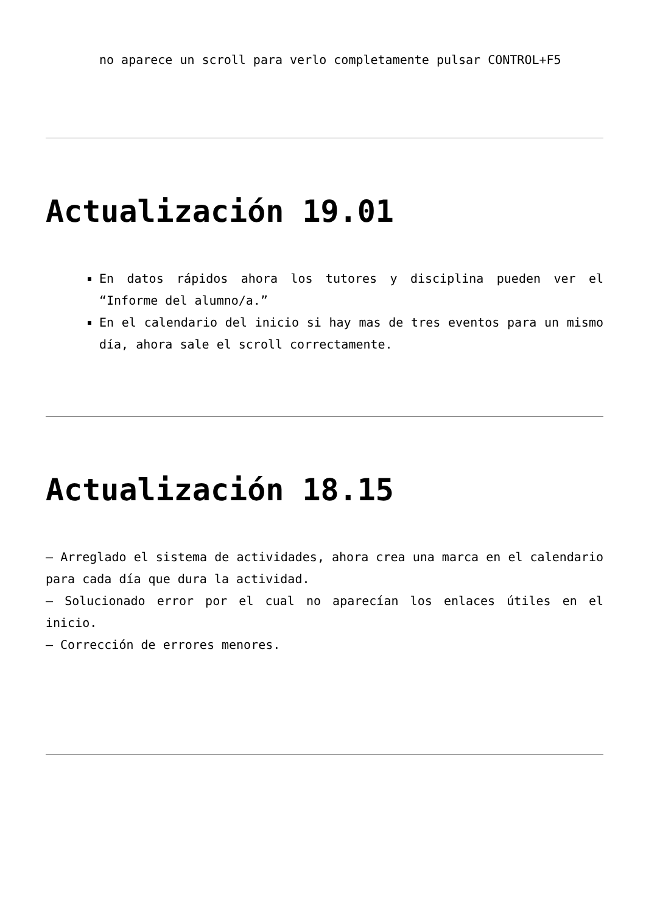no aparece un scroll para verlo completamente pulsar CONTROL+F5
Actualización 19.01
En datos rápidos ahora los tutores y disciplina pueden ver el “Informe del alumno/a.”
En el calendario del inicio si hay mas de tres eventos para un mismo día, ahora sale el scroll correctamente.
Actualización 18.15
– Arreglado el sistema de actividades, ahora crea una marca en el calendario para cada día que dura la actividad.
– Solucionado error por el cual no aparecían los enlaces útiles en el inicio.
– Corrección de errores menores.